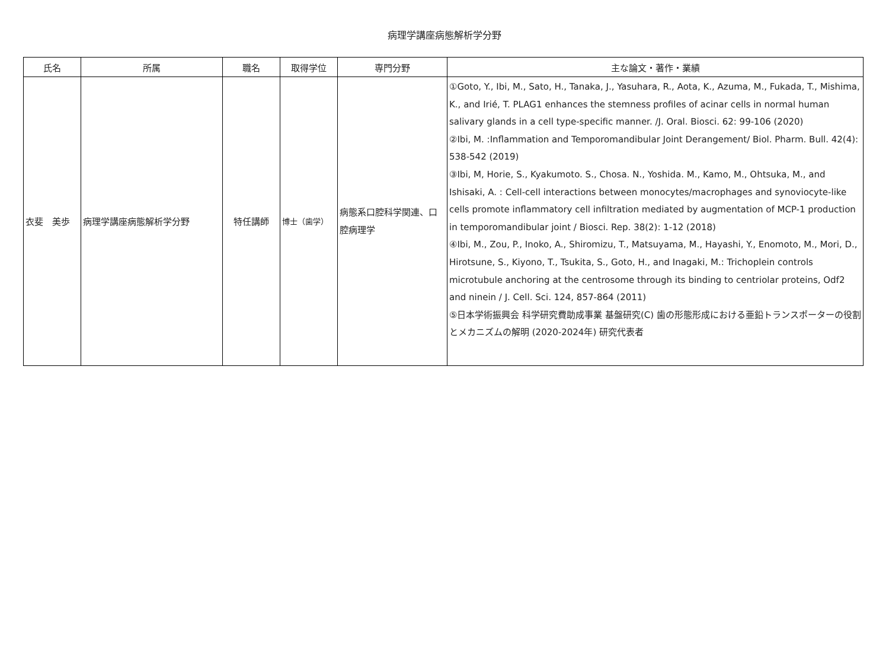病理学講座病態解析学分野
| 氏名 | 所属 | 職名 | 取得学位 | 専門分野 | 主な論文・著作・業績 |
| --- | --- | --- | --- | --- | --- |
| 衣斐 美歩 | 病理学講座病態解析学分野 | 特任講師 | 博士（歯学） | 病態系口腔科学関連、口腔病理学 | ①Goto, Y., Ibi, M., Sato, H., Tanaka, J., Yasuhara, R., Aota, K., Azuma, M., Fukada, T., Mishima, K., and Irié, T. PLAG1 enhances the stemness profiles of acinar cells in normal human salivary glands in a cell type-specific manner. /J. Oral. Biosci. 62: 99-106 (2020) ②Ibi, M. :Inflammation and Temporomandibular Joint Derangement/ Biol. Pharm. Bull. 42(4): 538-542 (2019) ③Ibi, M, Horie, S., Kyakumoto. S., Chosa. N., Yoshida. M., Kamo, M., Ohtsuka, M., and Ishisaki, A. : Cell-cell interactions between monocytes/macrophages and synoviocyte-like cells promote inflammatory cell infiltration mediated by augmentation of MCP-1 production in temporomandibular joint / Biosci. Rep. 38(2): 1-12 (2018) ④Ibi, M., Zou, P., Inoko, A., Shiromizu, T., Matsuyama, M., Hayashi, Y., Enomoto, M., Mori, D., Hirotsune, S., Kiyono, T., Tsukita, S., Goto, H., and Inagaki, M.: Trichoplein controls microtubule anchoring at the centrosome through its binding to centriolar proteins, Odf2 and ninein / J. Cell. Sci. 124, 857-864 (2011) ⑤日本学術振興会 科学研究費助成事業 基盤研究(C) 歯の形態形成における亜鉛トランスポーターの役割とメカニズムの解明 (2020-2024年) 研究代表者 |